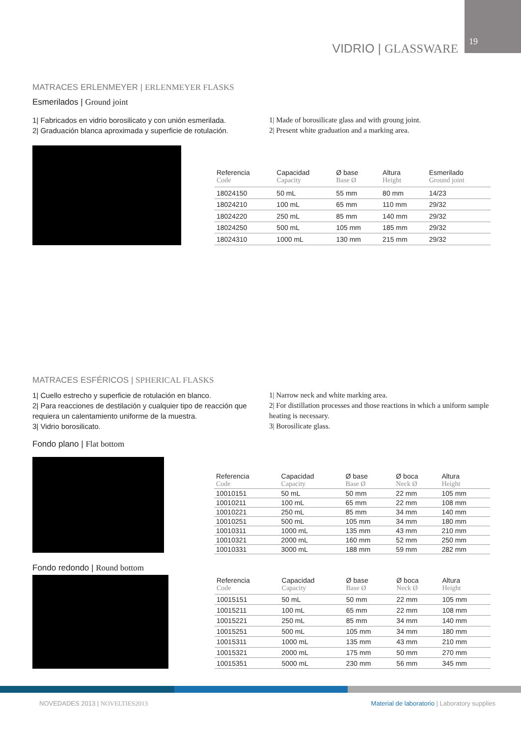19 VIDRIO | GLASSWARE
MATRACES ERLENMEYER | ERLENMEYER FLASKS
Esmerilados | Ground joint
1| Fabricados en vidrio borosilicato y con unión esmerilada.
2| Graduación blanca aproximada y superficie de rotulación.
1| Made of borosilicate glass and with groung joint.
2| Present white graduation and a marking area.
| Referencia Code | Capacidad Capacity | Ø base Base Ø | Altura Height | Esmerilado Ground joint |
| --- | --- | --- | --- | --- |
| 18024150 | 50 mL | 55 mm | 80 mm | 14/23 |
| 18024210 | 100 mL | 65 mm | 110 mm | 29/32 |
| 18024220 | 250 mL | 85 mm | 140 mm | 29/32 |
| 18024250 | 500 mL | 105 mm | 185 mm | 29/32 |
| 18024310 | 1000 mL | 130 mm | 215 mm | 29/32 |
MATRACES ESFÉRICOS | SPHERICAL FLASKS
1| Cuello estrecho y superficie de rotulación en blanco.
2| Para reacciones de destilación y cualquier tipo de reacción que requiera un calentamiento uniforme de la muestra.
3| Vidrio borosilicato.
1| Narrow neck and white marking area.
2| For distillation processes and those reactions in which a uniform sample heating is necessary.
3| Borosilicate glass.
Fondo plano | Flat bottom
| Referencia Code | Capacidad Capacity | Ø base Base Ø | Ø boca Neck Ø | Altura Height |
| --- | --- | --- | --- | --- |
| 10010151 | 50 mL | 50 mm | 22 mm | 105 mm |
| 10010211 | 100 mL | 65 mm | 22 mm | 108 mm |
| 10010221 | 250 mL | 85 mm | 34 mm | 140 mm |
| 10010251 | 500 mL | 105 mm | 34 mm | 180 mm |
| 10010311 | 1000 mL | 135 mm | 43 mm | 210 mm |
| 10010321 | 2000 mL | 160 mm | 52 mm | 250 mm |
| 10010331 | 3000 mL | 188 mm | 59 mm | 282 mm |
Fondo redondo | Round bottom
| Referencia Code | Capacidad Capacity | Ø base Base Ø | Ø boca Neck Ø | Altura Height |
| --- | --- | --- | --- | --- |
| 10015151 | 50 mL | 50 mm | 22 mm | 105 mm |
| 10015211 | 100 mL | 65 mm | 22 mm | 108 mm |
| 10015221 | 250 mL | 85 mm | 34 mm | 140 mm |
| 10015251 | 500 mL | 105 mm | 34 mm | 180 mm |
| 10015311 | 1000 mL | 135 mm | 43 mm | 210 mm |
| 10015321 | 2000 mL | 175 mm | 50 mm | 270 mm |
| 10015351 | 5000 mL | 230 mm | 56 mm | 345 mm |
NOVEDADES 2013 | NOVELTIES2013
Material de laboratorio | Laboratory supplies